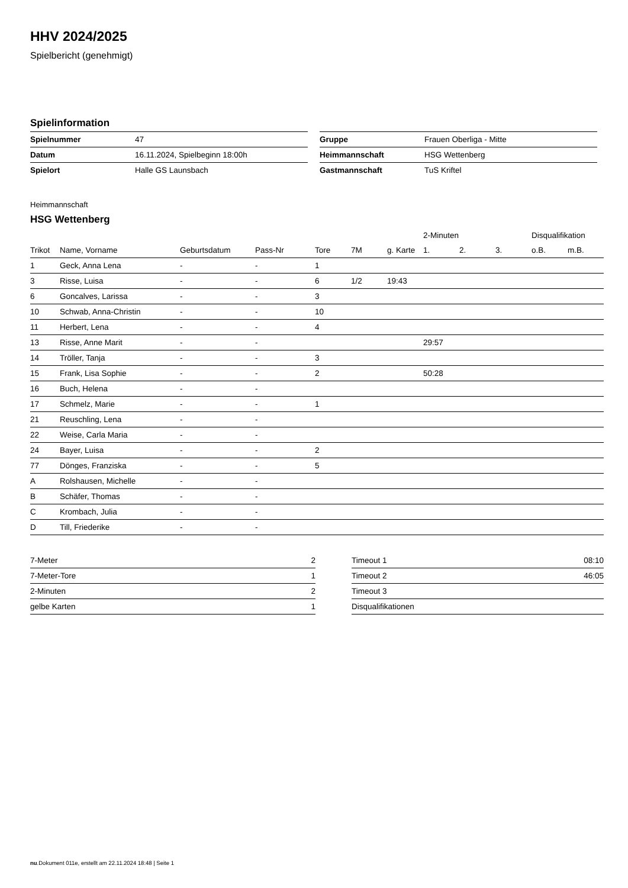HHV 2024/2025
Spielbericht (genehmigt)
Spielinformation
| Spielnummer | 47 |
| Datum | 16.11.2024, Spielbeginn 18:00h |
| Spielort | Halle GS Launsbach |
| Gruppe | Frauen Oberliga - Mitte |
| Heimmannschaft | HSG Wettenberg |
| Gastmannschaft | TuS Kriftel |
Heimmannschaft
HSG Wettenberg
| | | | | | | | 2-Minuten | | | Disqualifikation | |
| --- | --- | --- | --- | --- | --- | --- | --- | --- | --- | --- | --- |
| Trikot | Name, Vorname | Geburtsdatum | Pass-Nr | Tore | 7M | g. Karte | 1. | 2. | 3. | o.B. | m.B. |
| 1 | Geck, Anna Lena | - | - | 1 | | | | | | | |
| 3 | Risse, Luisa | - | - | 6 | 1/2 | 19:43 | | | | | |
| 6 | Goncalves, Larissa | - | - | 3 | | | | | | | |
| 10 | Schwab, Anna-Christin | - | - | 10 | | | | | | | |
| 11 | Herbert, Lena | - | - | 4 | | | | | | | |
| 13 | Risse, Anne Marit | - | - | | | | 29:57 | | | | |
| 14 | Tröller, Tanja | - | - | 3 | | | | | | | |
| 15 | Frank, Lisa Sophie | - | - | 2 | | | 50:28 | | | | |
| 16 | Buch, Helena | - | - | | | | | | | | |
| 17 | Schmelz, Marie | - | - | 1 | | | | | | | |
| 21 | Reuschling, Lena | - | - | | | | | | | | |
| 22 | Weise, Carla Maria | - | - | | | | | | | | |
| 24 | Bayer, Luisa | - | - | 2 | | | | | | | |
| 77 | Dönges, Franziska | - | - | 5 | | | | | | | |
| A | Rolshausen, Michelle | - | - | | | | | | | | |
| B | Schäfer, Thomas | - | - | | | | | | | | |
| C | Krombach, Julia | - | - | | | | | | | | |
| D | Till, Friederike | - | - | | | | | | | | |
| 7-Meter | 2 |
| 7-Meter-Tore | 1 |
| 2-Minuten | 2 |
| gelbe Karten | 1 |
| Timeout 1 | 08:10 |
| Timeout 2 | 46:05 |
| Timeout 3 | |
| Disqualifikationen | |
nu.Dokument 011e, erstellt am 22.11.2024 18:48 | Seite 1